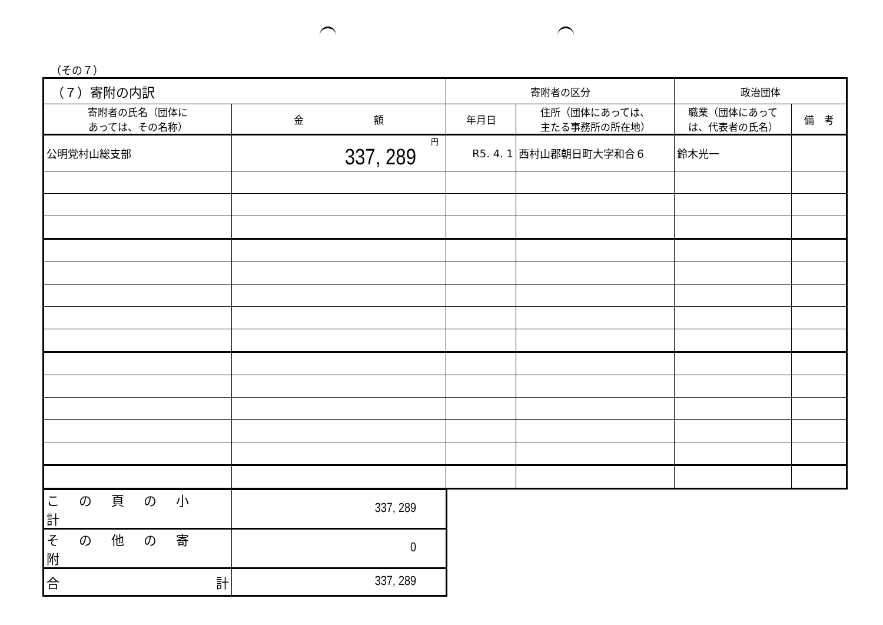（その７）
| （７）寄附の内訳 | | 寄附者の区分 | | 政治団体 | |
| --- | --- | --- | --- | --- | --- |
| 寄附者の氏名（団体に あっては、その名称） | 金 額 | 年月日 | 住所（団体にあっては、 主たる事務所の所在地） | 職業（団体にあって は、代表者の氏名） | 備 考 |
| 公明党村山総支部 | 円 337, 289 | R5. 4. 1 | 西村山郡朝日町大字和合６ | 鈴木光一 | |
| この頁の小計 | 337, 289 |
| その他の寄附 | 0 |
| 合 計 | 337, 289 |